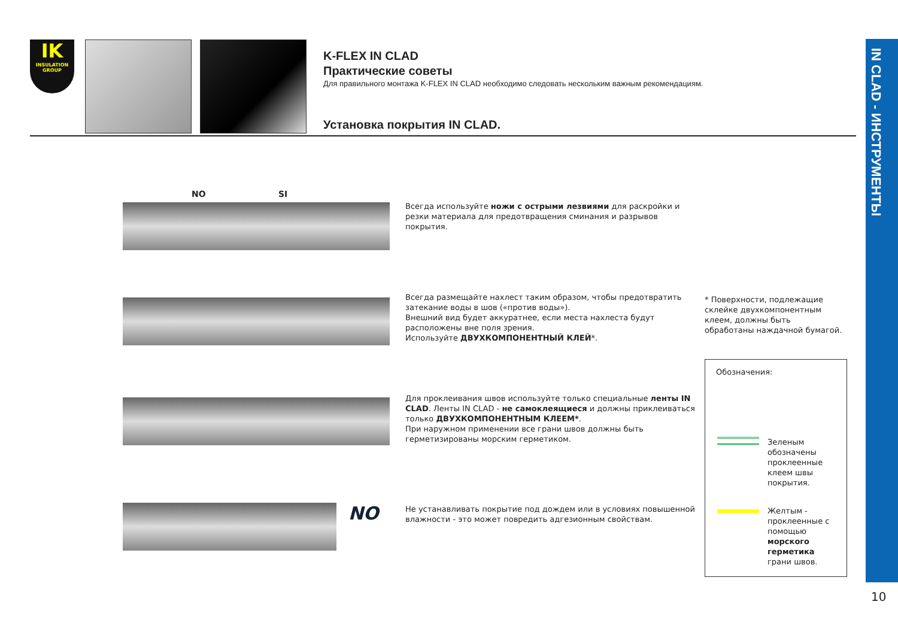IN CLAD - ИНСТРУМЕНТЫ
IK
INSULATION GROUP
K-FLEX IN CLAD
Практические советы
Для правильного монтажа K-FLEX IN CLAD необходимо следовать нескольким важным рекомендациям.
Установка покрытия IN CLAD.
NO SI
Всегда используйте ножи с острыми лезвиями для раскройки и резки материала для предотвращения сминания и разрывов покрытия.
Всегда размещайте нахлест таким образом, чтобы предотвратить затекание воды в шов («против воды»).
Внешний вид будет аккуратнее, если места нахлеста будут расположены вне поля зрения.
Используйте ДВУХКОМПОНЕНТНЫЙ КЛЕЙ*.
Для проклеивания швов используйте только специальные ленты IN CLAD. Ленты IN CLAD - не самоклеящиеся и должны приклеиваться только ДВУХКОМПОНЕНТНЫМ КЛЕЕМ*.
При наружном применении все грани швов должны быть герметизированы морским герметиком.
NO
Не устанавливать покрытие под дождем или в условиях повышенной влажности - это может повредить адгезионным свойствам.
* Поверхности, подлежащие склейке двухкомпонентным клеем, должны быть обработаны наждачной бумагой.
Обозначения:
Зеленым обозначены проклеенные клеем швы покрытия.
Желтым - проклеенные с помощью морского герметика грани швов.
10